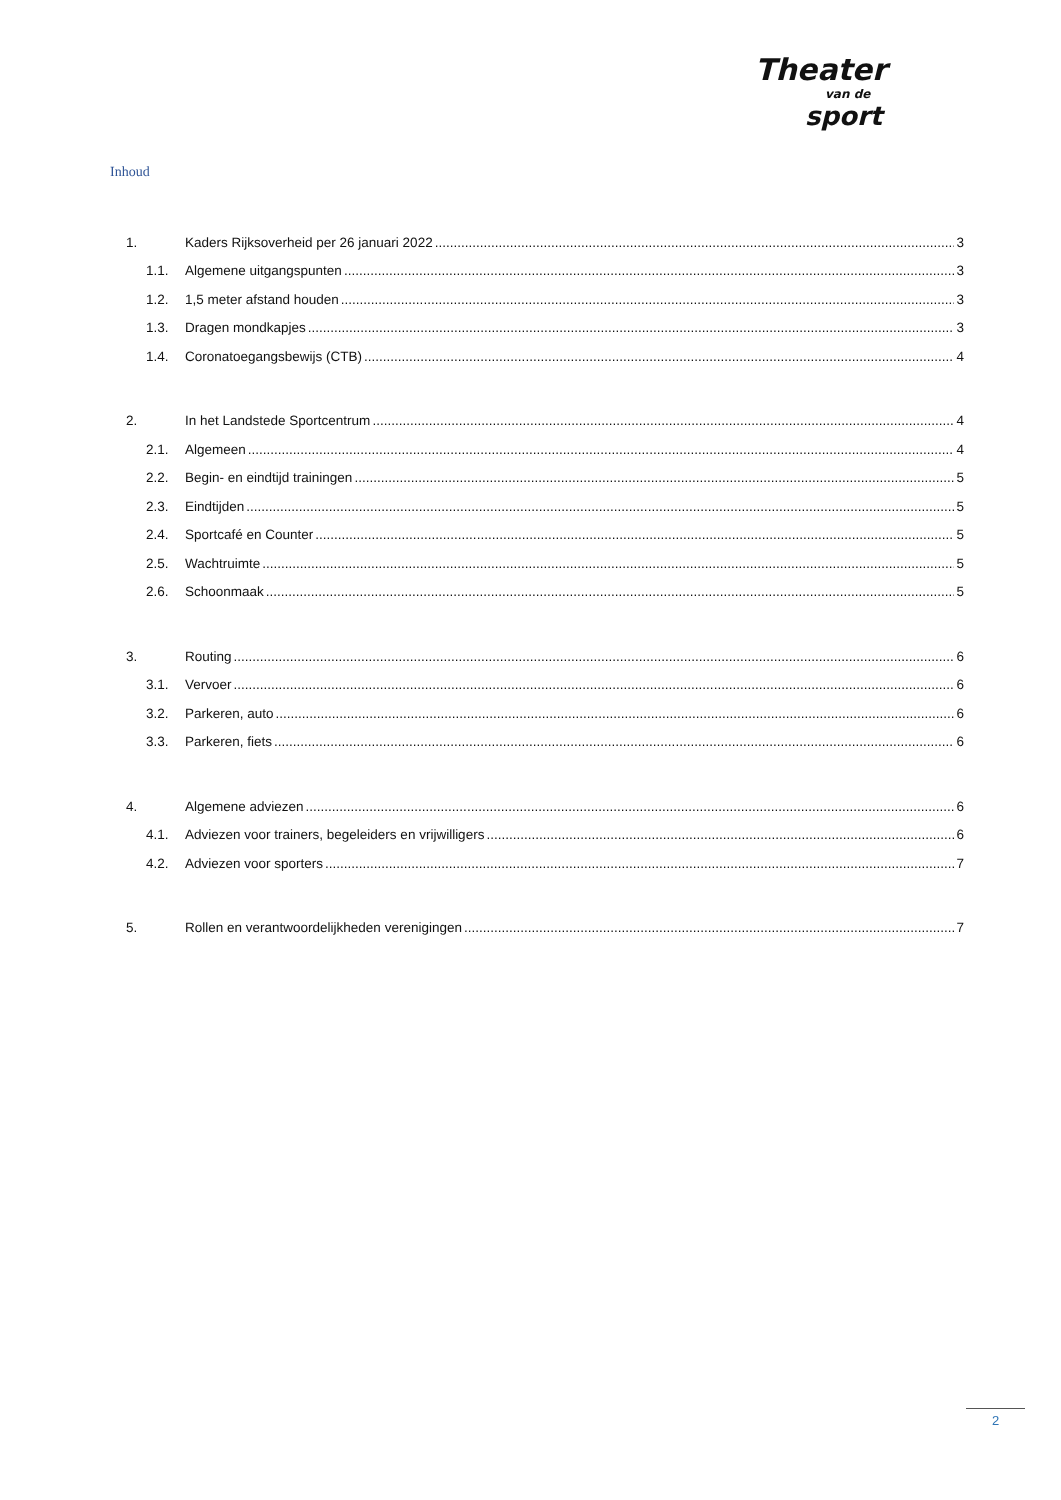Theater
van de
sport
Inhoud
1. Kaders Rijksoverheid per 26 januari 2022 3
1.1. Algemene uitgangspunten 3
1.2. 1,5 meter afstand houden 3
1.3. Dragen mondkapjes 3
1.4. Coronatoegangsbewijs (CTB) 4
2. In het Landstede Sportcentrum 4
2.1. Algemeen 4
2.2. Begin- en eindtijd trainingen 5
2.3. Eindtijden 5
2.4. Sportcafé en Counter 5
2.5. Wachtruimte 5
2.6. Schoonmaak 5
3. Routing 6
3.1. Vervoer 6
3.2. Parkeren, auto 6
3.3. Parkeren, fiets 6
4. Algemene adviezen 6
4.1. Adviezen voor trainers, begeleiders en vrijwilligers 6
4.2. Adviezen voor sporters 7
5. Rollen en verantwoordelijkheden verenigingen 7
2